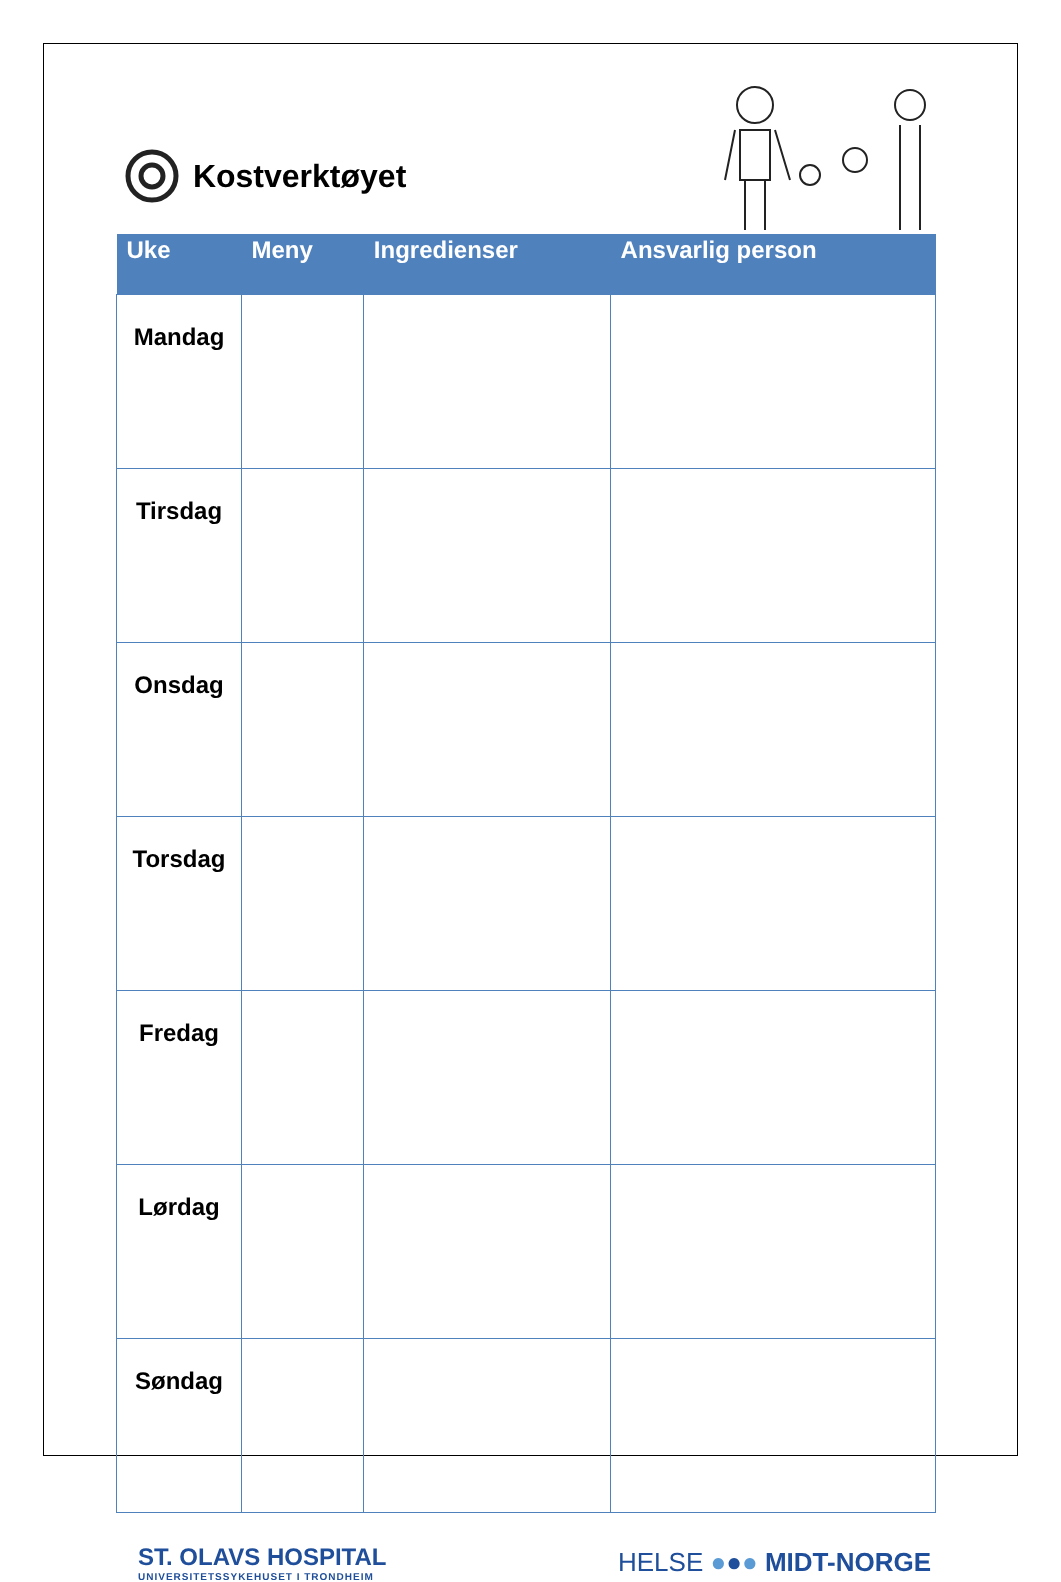Kostverktøyet
| Uke | Meny | Ingredienser | Ansvarlig person |
| --- | --- | --- | --- |
| Mandag | | | |
| Tirsdag | | | |
| Onsdag | | | |
| Torsdag | | | |
| Fredag | | | |
| Lørdag | | | |
| Søndag | | | |
ST. OLAVS HOSPITAL
UNIVERSITETSSYKEHUSET I TRONDHEIM
HELSE ●●● MIDT-NORGE